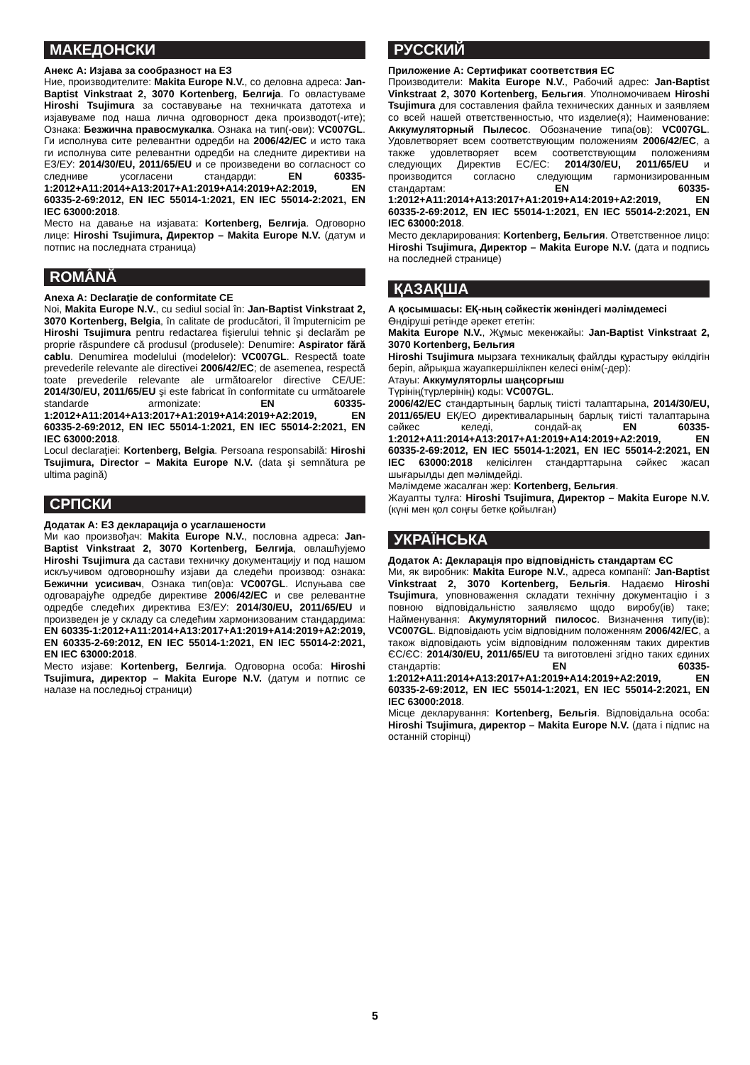МАКЕДОНСКИ
Анекс А: Изјава за сообразност на ЕЗ
Ние, производителите: Makita Europe N.V., со деловна адреса: Jan-Baptist Vinkstraat 2, 3070 Kortenberg, Белгија. Го овластуваме Hiroshi Tsujimura за составување на техничката датотеха и изјавуваме под наша лична одговорност дека производот(-ите); Ознака: Безжична правосмукалка. Ознака на тип(-ови): VC007GL. Ги исполнува сите релевантни одредби на 2006/42/EC и исто така ги исполнува сите релевантни одредби на следните директиви на ЕЗ/ЕУ: 2014/30/EU, 2011/65/EU и се произведени во согласност со следниве усогласени стандарди: EN 60335-1:2012+A11:2014+A13:2017+A1:2019+A14:2019+A2:2019, EN 60335-2-69:2012, EN IEC 55014-1:2021, EN IEC 55014-2:2021, EN IEC 63000:2018.
Место на давање на изјавата: Kortenberg, Белгија. Одговорно лице: Hiroshi Tsujimura, Директор – Makita Europe N.V. (датум и потпис на последната страница)
ROMÂNĂ
Anexa A: Declaraţie de conformitate CE
Noi, Makita Europe N.V., cu sediul social în: Jan-Baptist Vinkstraat 2, 3070 Kortenberg, Belgia, în calitate de producători, îl împuternicim pe Hiroshi Tsujimura pentru redactarea fişierului tehnic şi declarăm pe proprie răspundere că produsul (produsele): Denumire: Aspirator fără cablu. Denumirea modelului (modelelor): VC007GL. Respectă toate prevederile relevante ale directivei 2006/42/EC; de asemenea, respectă toate prevederile relevante ale următoarelor directive CE/UE: 2014/30/EU, 2011/65/EU şi este fabricat în conformitate cu următoarele standarde armonizate: EN 60335-1:2012+A11:2014+A13:2017+A1:2019+A14:2019+A2:2019, EN 60335-2-69:2012, EN IEC 55014-1:2021, EN IEC 55014-2:2021, EN IEC 63000:2018.
Locul declaraţiei: Kortenberg, Belgia. Persoana responsabilă: Hiroshi Tsujimura, Director – Makita Europe N.V. (data şi semnătura pe ultima pagină)
СРПСКИ
Додатак А: ЕЗ декларација о усаглашености
Ми као произвођач: Makita Europe N.V., пословна адреса: Jan-Baptist Vinkstraat 2, 3070 Kortenberg, Белгија, овлашћујемо Hiroshi Tsujimura да састави техничку документацију и под нашом искључивом одговорношћу изјави да следећи производ: ознака: Бежични усисивач, Ознака тип(ов)а: VC007GL. Испуњава све одговарајуће одредбе директиве 2006/42/EC и све релевантне одредбе следећих директива ЕЗ/ЕУ: 2014/30/EU, 2011/65/EU и произведен је у складу са следећим хармонизованим стандардима: EN 60335-1:2012+A11:2014+A13:2017+A1:2019+A14:2019+A2:2019, EN 60335-2-69:2012, EN IEC 55014-1:2021, EN IEC 55014-2:2021, EN IEC 63000:2018.
Место изјаве: Kortenberg, Белгија. Одговорна особа: Hiroshi Tsujimura, директор – Makita Europe N.V. (датум и потпис се налазе на последњој страници)
РУССКИЙ
Приложение А: Сертификат соответствия ЕС
Производители: Makita Europe N.V., Рабочий адрес: Jan-Baptist Vinkstraat 2, 3070 Kortenberg, Бельгия. Уполномочиваем Hiroshi Tsujimura для составления файла технических данных и заявляем со всей нашей ответственностью, что изделие(я); Наименование: Аккумуляторный Пылесос. Обозначение типа(ов): VC007GL. Удовлетворяет всем соответствующим положениям 2006/42/EC, а также удовлетворяет всем соответствующим положениям следующих Директив ЕС/ЕС: 2014/30/EU, 2011/65/EU и производится согласно следующим гармонизированным стандартам: EN 60335-1:2012+A11:2014+A13:2017+A1:2019+A14:2019+A2:2019, EN 60335-2-69:2012, EN IEC 55014-1:2021, EN IEC 55014-2:2021, EN IEC 63000:2018.
Место декларирования: Kortenberg, Бельгия. Ответственное лицо: Hiroshi Tsujimura, Директор – Makita Europe N.V. (дата и подпись на последней странице)
ҚАЗАҚША
А қосымшасы: ЕҚ-ның сәйкестік жөніндегі мәлімдемесі
Өндіруші ретінде әрекет ететін:
Makita Europe N.V., Жұмыс мекенжайы: Jan-Baptist Vinkstraat 2, 3070 Kortenberg, Бельгия
Hiroshi Tsujimura мырзаға техникалық файлды құрастыру өкілдігін беріп, айрықша жауапкершілікпен келесі өнім(-дер):
Атауы: Аккумуляторлы шаңсорғыш
Түрінің(түрлерінің) коды: VC007GL.
2006/42/EC стандартының барлық тиісті талаптарына, 2014/30/EU, 2011/65/EU ЕҚ/ЕО директиваларының барлық тиісті талаптарына сәйкес келеді, сондай-ақ EN 60335-1:2012+A11:2014+A13:2017+A1:2019+A14:2019+A2:2019, EN 60335-2-69:2012, EN IEC 55014-1:2021, EN IEC 55014-2:2021, EN IEC 63000:2018 келісілген стандарттарына сәйкес жасап шығарылды деп мәлімдейді.
Мәлімдеме жасалған жер: Kortenberg, Бельгия.
Жауапты тұлға: Hiroshi Tsujimura, Директор – Makita Europe N.V. (күні мен қол соңғы бетке қойылған)
УКРАЇНСЬКА
Додаток А: Декларація про відповідність стандартам ЄС
Ми, як виробник: Makita Europe N.V., адреса компанії: Jan-Baptist Vinkstraat 2, 3070 Kortenberg, Бельгія. Надаємо Hiroshi Tsujimura, уповноваження складати технічну документацію і з повною відповідальністю заявляємо щодо виробу(ів) таке; Найменування: Акумуляторний пилосос. Визначення типу(ів): VC007GL. Відповідають усім відповідним положенням 2006/42/EC, а також відповідають усім відповідним положенням таких директив ЄС/ЄС: 2014/30/EU, 2011/65/EU та виготовлені згідно таких єдиних стандартів: EN 60335-1:2012+A11:2014+A13:2017+A1:2019+A14:2019+A2:2019, EN 60335-2-69:2012, EN IEC 55014-1:2021, EN IEC 55014-2:2021, EN IEC 63000:2018.
Місце декларування: Kortenberg, Бельгія. Відповідальна особа: Hiroshi Tsujimura, директор – Makita Europe N.V. (дата і підпис на останній сторінці)
5